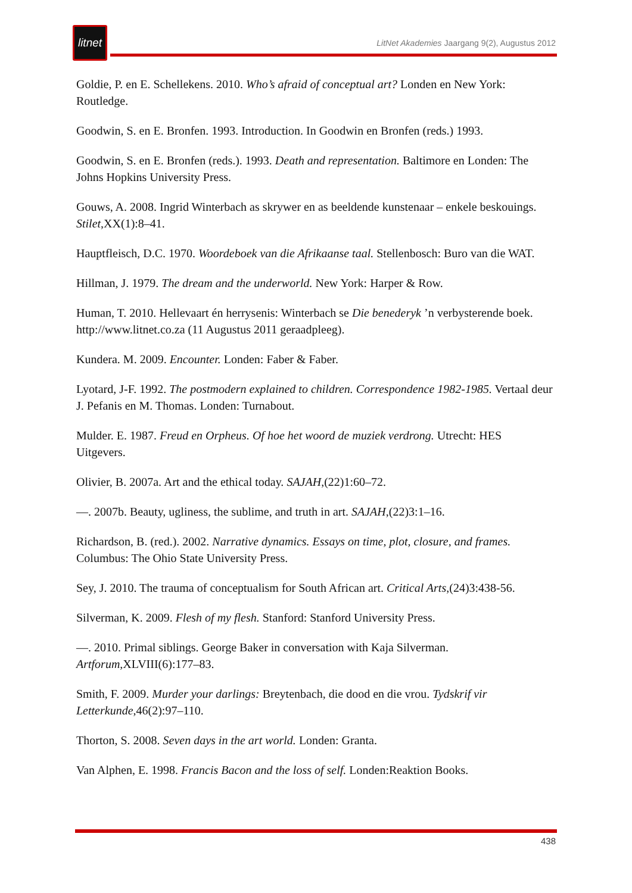litnet
LitNet Akademies Jaargang 9(2), Augustus 2012
Goldie, P. en E. Schellekens. 2010. Who’s afraid of conceptual art? Londen en New York: Routledge.
Goodwin, S. en E. Bronfen. 1993. Introduction. In Goodwin en Bronfen (reds.) 1993.
Goodwin, S. en E. Bronfen (reds.). 1993. Death and representation. Baltimore en Londen: The Johns Hopkins University Press.
Gouws, A. 2008. Ingrid Winterbach as skrywer en as beeldende kunstenaar – enkele beskouings. Stilet,XX(1):8–41.
Hauptfleisch, D.C. 1970. Woordeboek van die Afrikaanse taal. Stellenbosch: Buro van die WAT.
Hillman, J. 1979. The dream and the underworld. New York: Harper & Row.
Human, T. 2010. Hellevaart én herrysenis: Winterbach se Die benederyk ’n verbysterende boek. http://www.litnet.co.za (11 Augustus 2011 geraadpleeg).
Kundera. M. 2009. Encounter. Londen: Faber & Faber.
Lyotard, J-F. 1992. The postmodern explained to children. Correspondence 1982-1985. Vertaal deur J. Pefanis en M. Thomas. Londen: Turnabout.
Mulder. E. 1987. Freud en Orpheus. Of hoe het woord de muziek verdrong. Utrecht: HES Uitgevers.
Olivier, B. 2007a. Art and the ethical today. SAJAH,(22)1:60–72.
—. 2007b. Beauty, ugliness, the sublime, and truth in art. SAJAH,(22)3:1–16.
Richardson, B. (red.). 2002. Narrative dynamics. Essays on time, plot, closure, and frames. Columbus: The Ohio State University Press.
Sey, J. 2010. The trauma of conceptualism for South African art. Critical Arts,(24)3:438-56.
Silverman, K. 2009. Flesh of my flesh. Stanford: Stanford University Press.
—. 2010. Primal siblings. George Baker in conversation with Kaja Silverman. Artforum,XLVIII(6):177–83.
Smith, F. 2009. Murder your darlings: Breytenbach, die dood en die vrou. Tydskrif vir Letterkunde,46(2):97–110.
Thorton, S. 2008. Seven days in the art world. Londen: Granta.
Van Alphen, E. 1998. Francis Bacon and the loss of self. Londen:Reaktion Books.
438